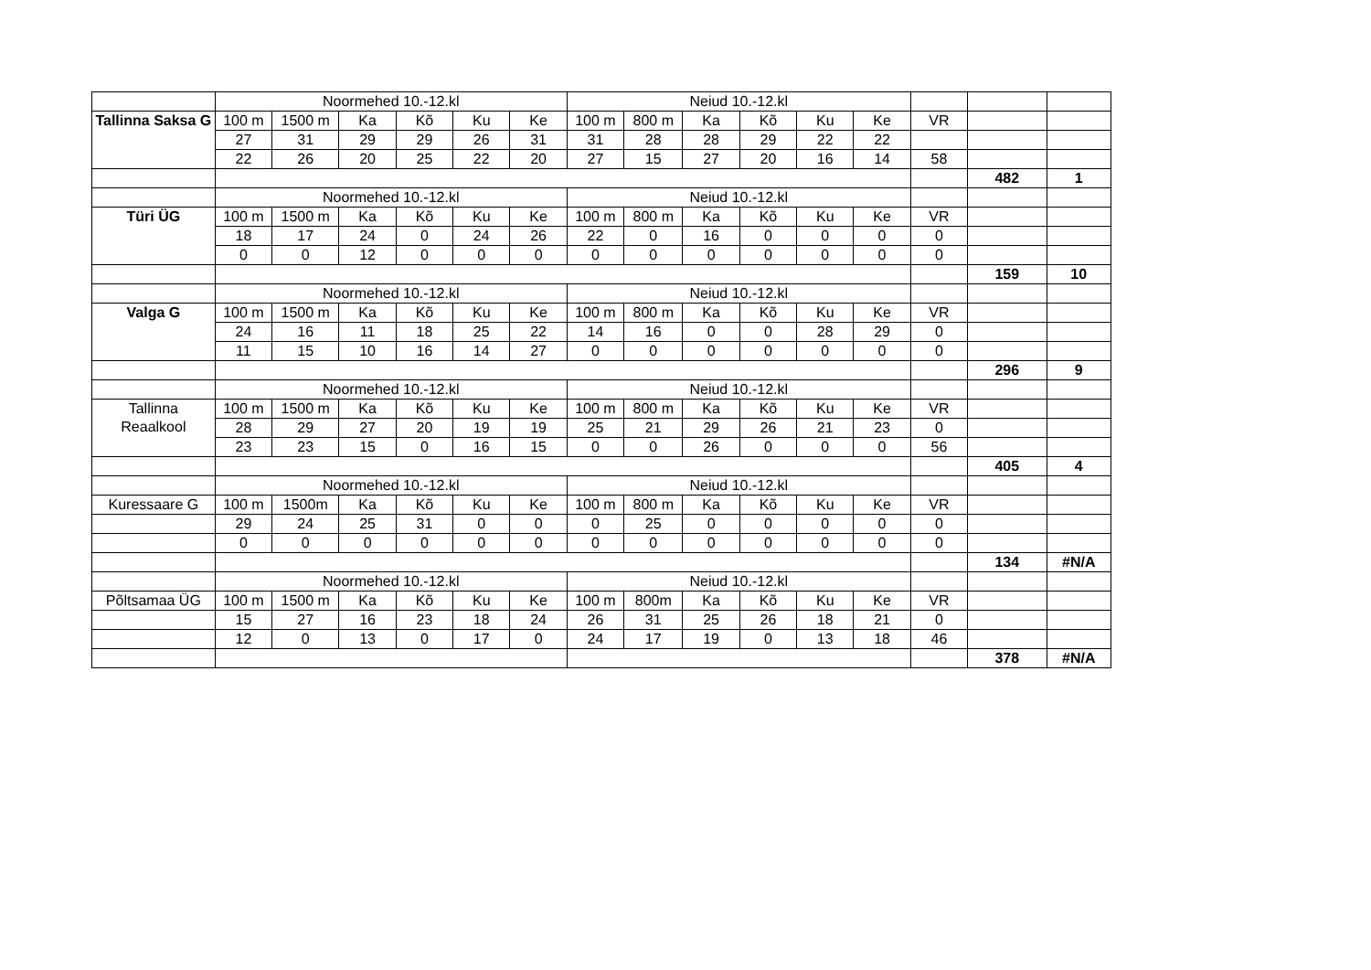| | Noormehed 10.-12.kl | | | | | | Neiud 10.-12.kl | | | | | | | | |
| Tallinna Saksa G | 100 m | 1500 m | Ka | Kõ | Ku | Ke | 100 m | 800 m | Ka | Kõ | Ku | Ke | VR | | |
| | 27 | 31 | 29 | 29 | 26 | 31 | 31 | 28 | 28 | 29 | 22 | 22 | | | |
| | 22 | 26 | 20 | 25 | 22 | 20 | 27 | 15 | 27 | 20 | 16 | 14 | 58 | | |
| | | | | | | | | | | | | | | 482 | 1 |
| | Noormehed 10.-12.kl | | | | | | Neiud 10.-12.kl | | | | | | | | |
| Türi ÜG | 100 m | 1500 m | Ka | Kõ | Ku | Ke | 100 m | 800 m | Ka | Kõ | Ku | Ke | VR | | |
| | 18 | 17 | 24 | 0 | 24 | 26 | 22 | 0 | 16 | 0 | 0 | 0 | 0 | | |
| | 0 | 0 | 12 | 0 | 0 | 0 | 0 | 0 | 0 | 0 | 0 | 0 | 0 | | |
| | | | | | | | | | | | | | | 159 | 10 |
| | Noormehed 10.-12.kl | | | | | | Neiud 10.-12.kl | | | | | | | | |
| Valga G | 100 m | 1500 m | Ka | Kõ | Ku | Ke | 100 m | 800 m | Ka | Kõ | Ku | Ke | VR | | |
| | 24 | 16 | 11 | 18 | 25 | 22 | 14 | 16 | 0 | 0 | 28 | 29 | 0 | | |
| | 11 | 15 | 10 | 16 | 14 | 27 | 0 | 0 | 0 | 0 | 0 | 0 | 0 | | |
| | | | | | | | | | | | | | | 296 | 9 |
| | Noormehed 10.-12.kl | | | | | | Neiud 10.-12.kl | | | | | | | | |
| Tallinna Reaalkool | 100 m | 1500 m | Ka | Kõ | Ku | Ke | 100 m | 800 m | Ka | Kõ | Ku | Ke | VR | | |
| | 28 | 29 | 27 | 20 | 19 | 19 | 25 | 21 | 29 | 26 | 21 | 23 | 0 | | |
| | 23 | 23 | 15 | 0 | 16 | 15 | 0 | 0 | 26 | 0 | 0 | 0 | 56 | | |
| | | | | | | | | | | | | | | 405 | 4 |
| | Noormehed 10.-12.kl | | | | | | Neiud 10.-12.kl | | | | | | | | |
| Kuressaare G | 100 m | 1500m | Ka | Kõ | Ku | Ke | 100 m | 800 m | Ka | Kõ | Ku | Ke | VR | | |
| | 29 | 24 | 25 | 31 | 0 | 0 | 0 | 25 | 0 | 0 | 0 | 0 | 0 | | |
| | 0 | 0 | 0 | 0 | 0 | 0 | 0 | 0 | 0 | 0 | 0 | 0 | 0 | | |
| | | | | | | | | | | | | | | 134 | #N/A |
| | Noormehed 10.-12.kl | | | | | | Neiud 10.-12.kl | | | | | | | | |
| Põltsamaa ÜG | 100 m | 1500 m | Ka | Kõ | Ku | Ke | 100 m | 800m | Ka | Kõ | Ku | Ke | VR | | |
| | 15 | 27 | 16 | 23 | 18 | 24 | 26 | 31 | 25 | 26 | 18 | 21 | 0 | | |
| | 12 | 0 | 13 | 0 | 17 | 0 | 24 | 17 | 19 | 0 | 13 | 18 | 46 | | |
| | | | | | | | | | | | | | | 378 | #N/A |